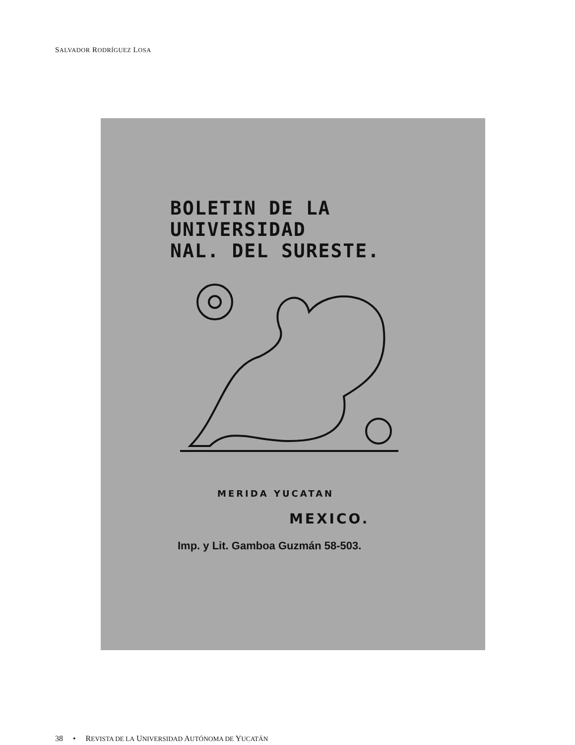SALVADOR RODRÍGUEZ LOSA
BOLETIN DE LA
UNIVERSIDAD
NAL. DEL SURESTE.
MERIDA YUCATAN
MEXICO.
Imp. y Lit. Gamboa Guzmán 58-503.
38 • REVISTA DE LA UNIVERSIDAD AUTÓNOMA DE YUCATÁN